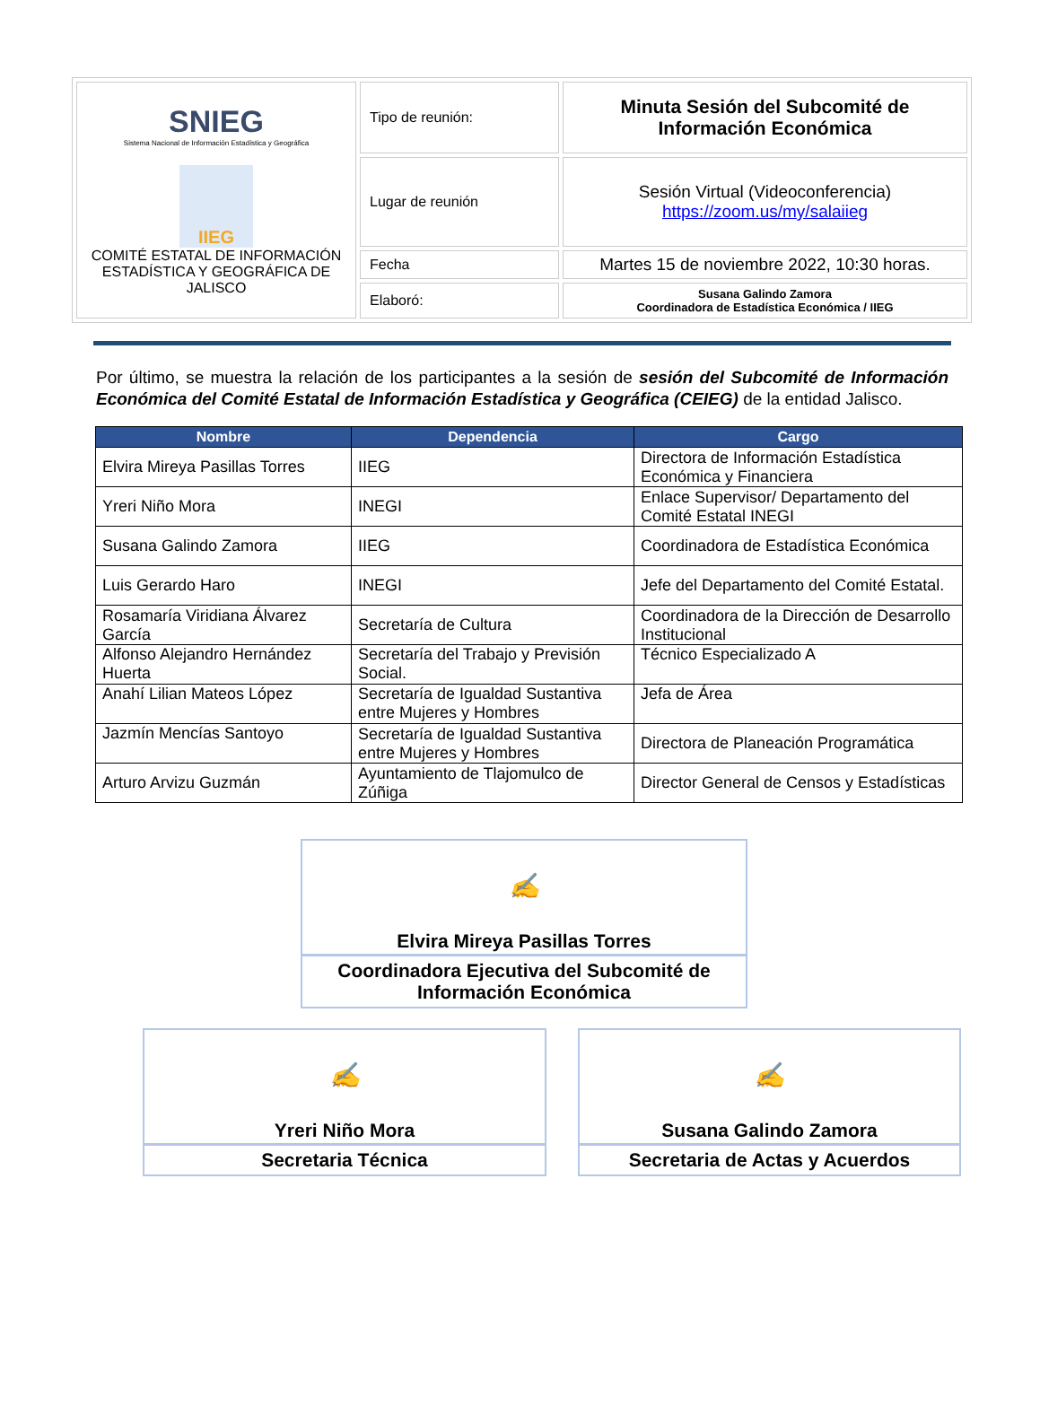| SNIEG Sistema Nacional de Información Estadística y Geográfica IIEG COMITÉ ESTATAL DE INFORMACIÓN ESTADÍSTICA Y GEOGRÁFICA DE JALISCO | Tipo de reunión: | Minuta Sesión del Subcomité de Información Económica |
| | Lugar de reunión | Sesión Virtual (Videoconferencia) https://zoom.us/my/salaiieg |
| | Fecha | Martes 15 de noviembre 2022, 10:30 horas. |
| | Elaboró: | Susana Galindo Zamora Coordinadora de Estadística Económica / IIEG |
Por último, se muestra la relación de los participantes a la sesión de sesión del Subcomité de Información Económica del Comité Estatal de Información Estadística y Geográfica (CEIEG) de la entidad Jalisco.
| Nombre | Dependencia | Cargo |
| --- | --- | --- |
| Elvira Mireya Pasillas Torres | IIEG | Directora de Información Estadística Económica y Financiera |
| Yreri Niño Mora | INEGI | Enlace Supervisor/ Departamento del Comité Estatal INEGI |
| Susana Galindo Zamora | IIEG | Coordinadora de Estadística Económica |
| Luis Gerardo Haro | INEGI | Jefe del Departamento del Comité Estatal. |
| Rosamaría Viridiana Álvarez García | Secretaría de Cultura | Coordinadora de la Dirección de Desarrollo Institucional |
| Alfonso Alejandro Hernández Huerta | Secretaría del Trabajo y Previsión Social. | Técnico Especializado A |
| Anahí Lilian Mateos López | Secretaría de Igualdad Sustantiva entre Mujeres y Hombres | Jefa de Área |
| Jazmín Mencías Santoyo | Secretaría de Igualdad Sustantiva entre Mujeres y Hombres | Directora de Planeación Programática |
| Arturo Arvizu Guzmán | Ayuntamiento de Tlajomulco de Zúñiga | Director General de Censos y Estadísticas |
✍
Elvira Mireya Pasillas Torres
Coordinadora Ejecutiva del Subcomité de Información Económica
✍
Yreri Niño Mora
Secretaria Técnica
✍
Susana Galindo Zamora
Secretaria de Actas y Acuerdos